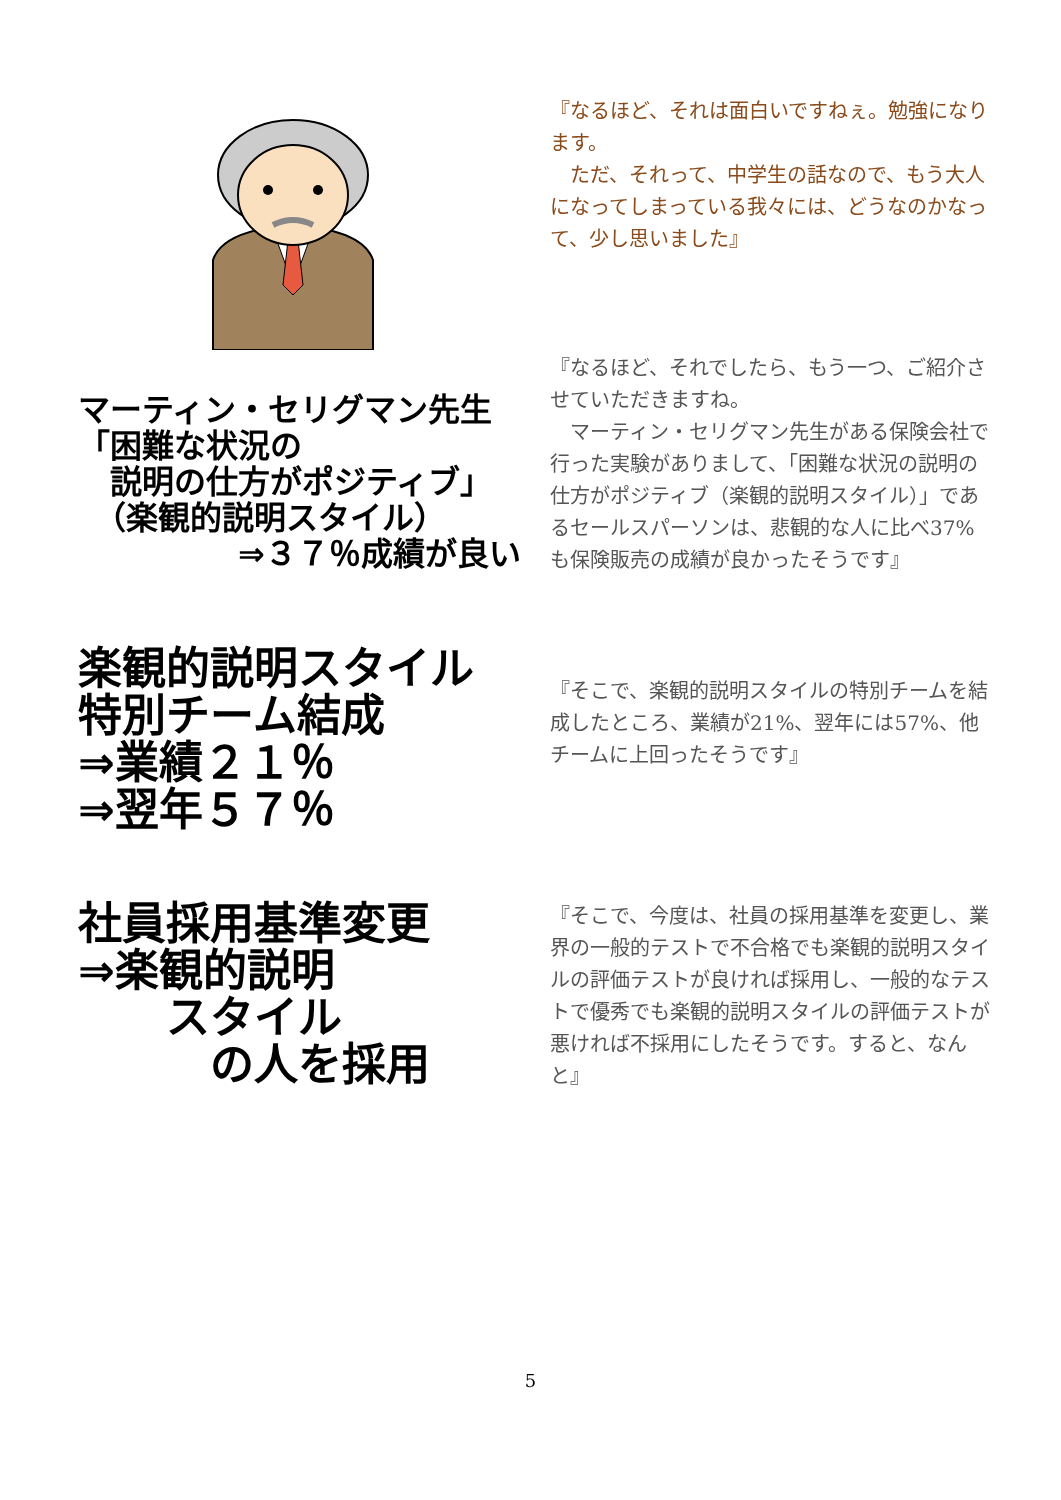『なるほど、それは面白いですねぇ。勉強になります。
　ただ、それって、中学生の話なので、もう大人になってしまっている我々には、どうなのかなって、少し思いました』
マーティン・セリグマン先生
「困難な状況の
　説明の仕方がポジティブ」
　（楽観的説明スタイル）
　　　　　⇒３７％成績が良い
『なるほど、それでしたら、もう一つ、ご紹介させていただきますね。
　マーティン・セリグマン先生がある保険会社で行った実験がありまして、「困難な状況の説明の仕方がポジティブ（楽観的説明スタイル）」であるセールスパーソンは、悲観的な人に比べ37%も保険販売の成績が良かったそうです』
楽観的説明スタイル
特別チーム結成
⇒業績２１％
⇒翌年５７％
『そこで、楽観的説明スタイルの特別チームを結成したところ、業績が21%、翌年には57%、他チームに上回ったそうです』
社員採用基準変更
⇒楽観的説明
　　スタイル
　　　の人を採用
『そこで、今度は、社員の採用基準を変更し、業界の一般的テストで不合格でも楽観的説明スタイルの評価テストが良ければ採用し、一般的なテストで優秀でも楽観的説明スタイルの評価テストが悪ければ不採用にしたそうです。すると、なんと』
5